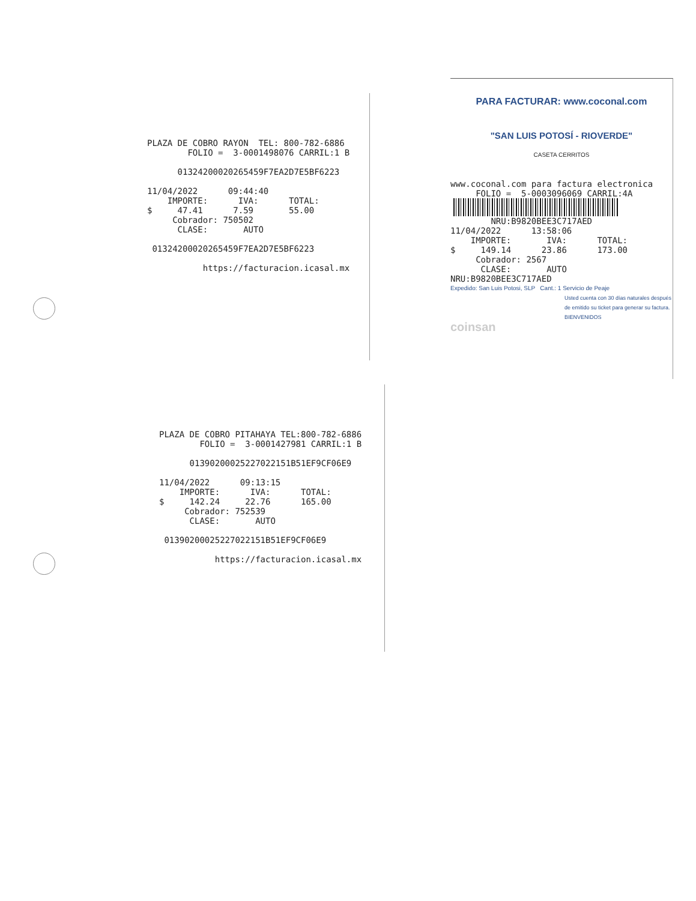PLAZA DE COBRO RAYON TEL: 800-782-6886 FOLIO = 3-0001498076 CARRIL:1 B 01324200020265459F7EA2D7E5BF6223 11/04/2022 09:44:40 IMPORTE: IVA: TOTAL: $ 47.41 7.59 55.00 Cobrador: 750502 CLASE: AUTO 01324200020265459F7EA2D7E5BF6223 https://facturacion.icasal.mx
PLAZA DE COBRO PITAHAYA TEL:800-782-6886 FOLIO = 3-0001427981 CARRIL:1 B 01390200025227022151B51EF9CF06E9 11/04/2022 09:13:15 IMPORTE: IVA: TOTAL: $ 142.24 22.76 165.00 Cobrador: 752539 CLASE: AUTO 01390200025227022151B51EF9CF06E9 https://facturacion.icasal.mx
PARA FACTURAR: www.coconal.com
"SAN LUIS POTOSÍ - RIOVERDE"
CASETA CERRITOS
www.coconal.com para factura electronica FOLIO = 5-0003096069 CARRIL:4A
NRU:B9820BEE3C717AED 11/04/2022 13:58:06 IMPORTE: IVA: TOTAL: $ 149.14 23.86 173.00 Cobrador: 2567 CLASE: AUTO NRU:B9820BEE3C717AED
Expedido: San Luis Potosi, SLP Cant.: 1 Servicio de Peaje
Usted cuenta con 30 días naturales después de emitido su ticket para generar su factura.
BIENVENIDOS
coinsan